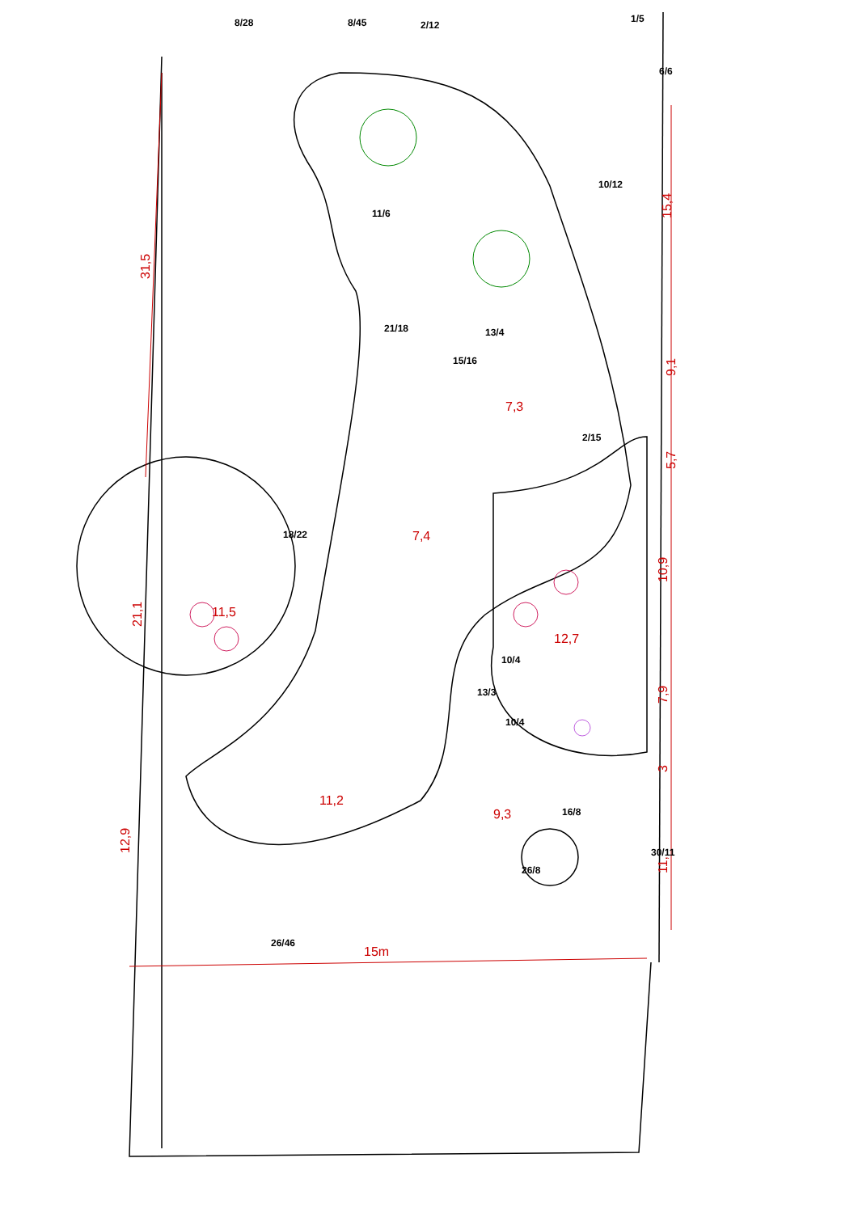8/28
8/45
2/12
1/5
6/6
18/22
21/18
13/4
15/16
2/15
10/4
13/3
10/4
16/8
26/8
26/46
30/11
10/12
11/6
31,5
21,1
12,9
15,4
9,1
5,7
10,9
7,9
3
11,
7,3
7,4
11,2
9,3
15m
12,7
11,5